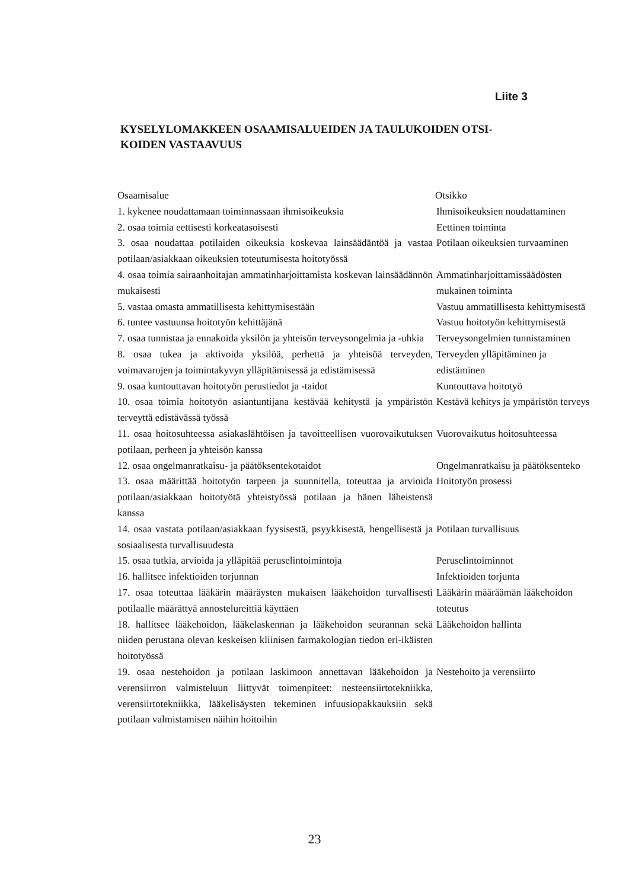Liite 3
KYSELYLOMAKKEEN OSAAMISALUEIDEN JA TAULUKOIDEN OTSI-KOIDEN VASTAAVUUS
| Osaamisalue | Otsikko |
| --- | --- |
| 1. kykenee noudattamaan toiminnassaan ihmisoikeuksia | Ihmisoikeuksien noudattaminen |
| 2. osaa toimia eettisesti korkeatasoisesti | Eettinen toiminta |
| 3. osaa noudattaa potilaiden oikeuksia koskevaa lainsäädäntöä ja vastaa potilaan/asiakkaan oikeuksien toteutumisesta hoitotyössä | Potilaan oikeuksien turvaaminen |
| 4. osaa toimia sairaanhoitajan ammatinharjoittamista koskevan lainsäädännön mukaisesti | Ammatinharjoittamissäädösten mukainen toiminta |
| 5. vastaa omasta ammatillisesta kehittymisestään | Vastuu ammatillisesta kehittymisestä |
| 6. tuntee vastuunsa hoitotyön kehittäjänä | Vastuu hoitotyön kehittymisestä |
| 7. osaa tunnistaa ja ennakoida yksilön ja yhteisön terveysongelmia ja -uhkia | Terveysongelmien tunnistaminen |
| 8. osaa tukea ja aktivoida yksilöä, perhettä ja yhteisöä terveyden, voimavarojen ja toimintakyvyn ylläpitämisessä ja edistämisessä | Terveyden ylläpitäminen ja edistäminen |
| 9. osaa kuntouttavan hoitotyön perustiedot ja -taidot | Kuntouttava hoitotyö |
| 10. osaa toimia hoitotyön asiantuntijana kestävää kehitystä ja ympäristön terveyttä edistävässä työssä | Kestävä kehitys ja ympäristön terveys |
| 11. osaa hoitosuhteessa asiakaslähtöisen ja tavoitteellisen vuorovaikutuksen potilaan, perheen ja yhteisön kanssa | Vuorovaikutus hoitosuhteessa |
| 12. osaa ongelmanratkaisu- ja päätöksentekotaidot | Ongelmanratkaisu ja päätöksenteko |
| 13. osaa määrittää hoitotyön tarpeen ja suunnitella, toteuttaa ja arvioida potilaan/asiakkaan hoitotyötä yhteistyössä potilaan ja hänen läheistensä kanssa | Hoitotyön prosessi |
| 14. osaa vastata potilaan/asiakkaan fyysisestä, psyykkisestä, hengellisestä ja sosiaalisesta turvallisuudesta | Potilaan turvallisuus |
| 15. osaa tutkia, arvioida ja ylläpitää peruselintoimintoja | Peruselintoiminnot |
| 16. hallitsee infektioiden torjunnan | Infektioiden torjunta |
| 17. osaa toteuttaa lääkärin määräysten mukaisen lääkehoidon turvallisesti potilaalle määrättyä annostelureittiä käyttäen | Lääkärin määräämän lääkehoidon toteutus |
| 18. hallitsee lääkehoidon, lääkelaskennan ja lääkehoidon seurannan sekä niiden perustana olevan keskeisen kliinisen farmakologian tiedon eri-ikäisten hoitotyössä | Lääkehoidon hallinta |
| 19. osaa nestehoidon ja potilaan laskimoon annettavan lääkehoidon ja verensiirron valmisteluun liittyvät toimenpiteet: nesteensiirtotekniikka, verensiirtotekniikka, lääkelisäysten tekeminen infuusiopakkauksiin sekä potilaan valmistamisen näihin hoitoihin | Nestehoito ja verensiirto |
23